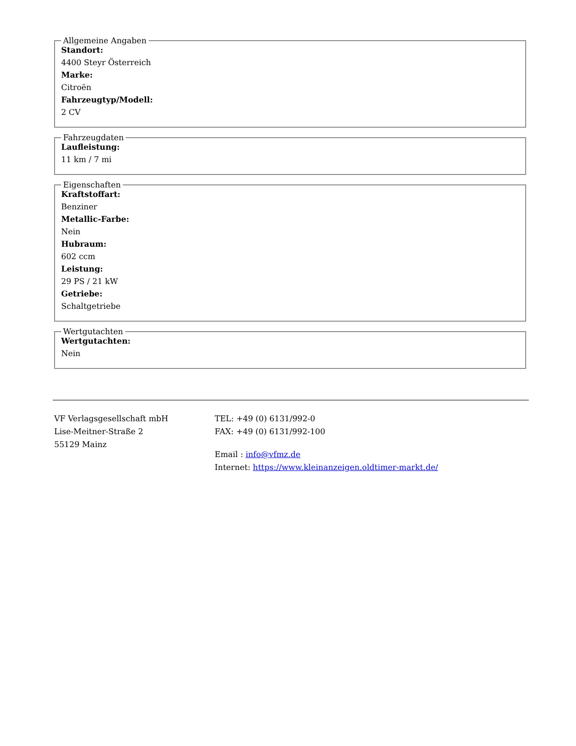Allgemeine Angaben
Standort:
4400 Steyr Österreich
Marke:
Citroën
Fahrzeugtyp/Modell:
2 CV
Fahrzeugdaten
Laufleistung:
11 km / 7 mi
Eigenschaften
Kraftstoffart:
Benziner
Metallic-Farbe:
Nein
Hubraum:
602 ccm
Leistung:
29 PS / 21 kW
Getriebe:
Schaltgetriebe
Wertgutachten
Wertgutachten:
Nein
VF Verlagsgesellschaft mbH
Lise-Meitner-Straße 2
55129 Mainz
TEL: +49 (0) 6131/992-0
FAX: +49 (0) 6131/992-100
Email : info@vfmz.de
Internet: https://www.kleinanzeigen.oldtimer-markt.de/